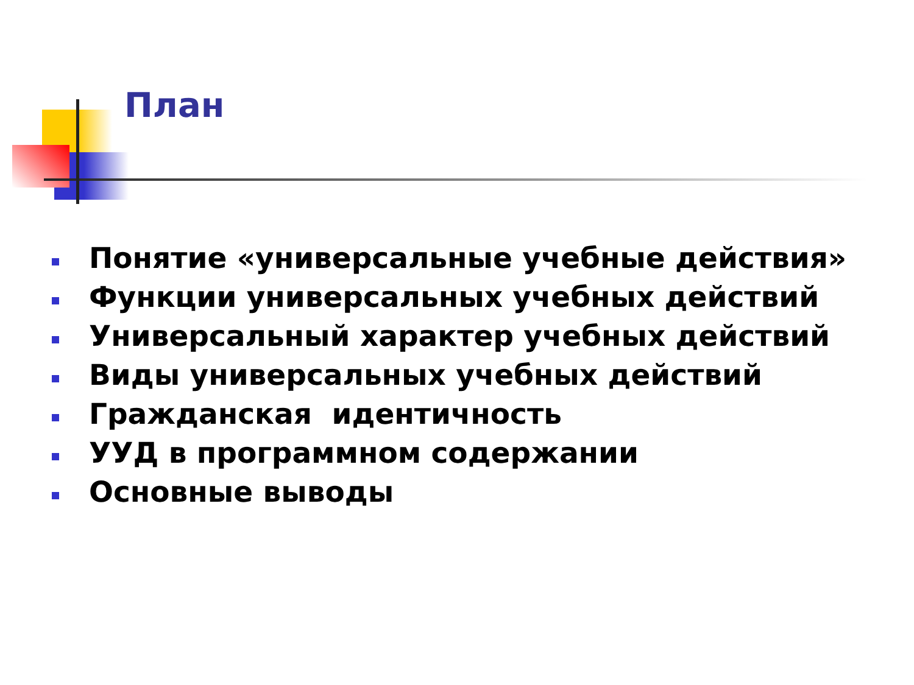План
Понятие «универсальные учебные действия»
Функции универсальных учебных действий
Универсальный характер учебных действий
Виды универсальных учебных действий
Гражданская идентичность
УУД в программном содержании
Основные выводы